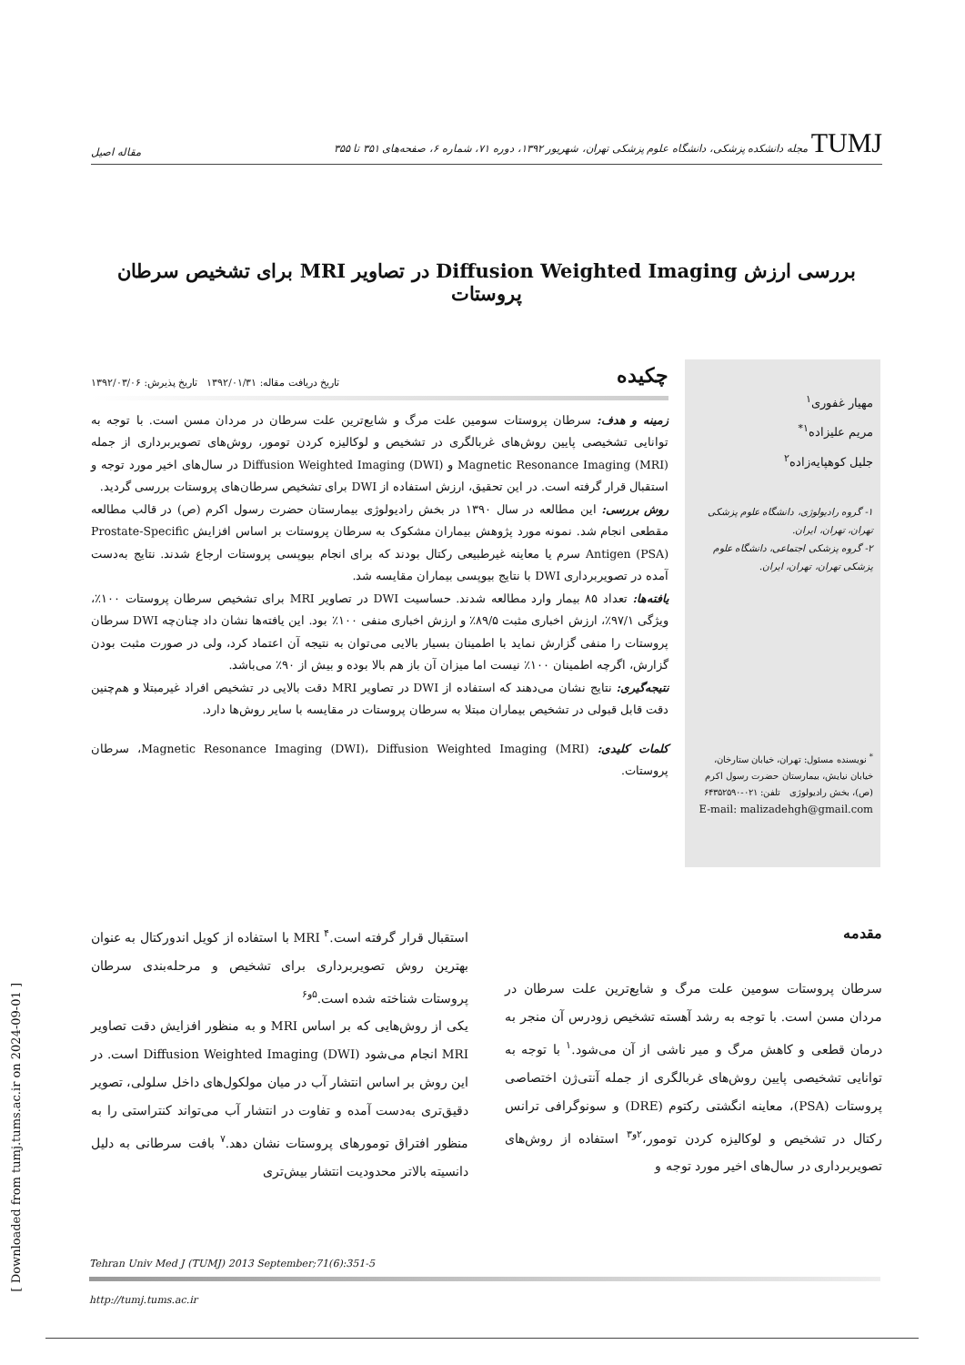TUMJ مجله دانشکده پزشکی، دانشگاه علوم پزشکی تهران، شهریور ۱۳۹۲، دوره ۷۱، شماره ۶، صفحه‌های ۳۵۱ تا ۳۵۵
مقاله اصیل
بررسی ارزش Diffusion Weighted Imaging در تصاویر MRI برای تشخیص سرطان پروستات
مهیار غفوری<sup>۱</sup>
مریم علیزاده<sup>۱*</sup>
جلیل کوهپایه‌زاده<sup>۲</sup>
۱- گروه رادیولوژی، دانشگاه علوم پزشکی تهران، تهران، ایران.
۲- گروه پزشکی اجتماعی، دانشگاه علوم پزشکی تهران، تهران، ایران.
<sup>*</sup> نویسنده مسئول: تهران، خیابان ستارخان، خیابان نیایش، بیمارستان حضرت رسول اکرم (ص)، بخش رادیولوژی تلفن: ۰۲۱-۶۴۳۵۲۵۹۰
E-mail: malizadehgh@gmail.com
چکیده
تاریخ دریافت مقاله: ۱۳۹۲/۰۱/۳۱ تاریخ پذیرش: ۱۳۹۲/۰۳/۰۶
زمینه و هدف: سرطان پروستات سومین علت مرگ و شایع‌ترین علت سرطان در مردان مسن است. با توجه به توانایی تشخیصی پایین روش‌های غربالگری در تشخیص و لوکالیزه کردن تومور، روش‌های تصویربرداری از جمله Magnetic Resonance Imaging (MRI) و Diffusion Weighted Imaging (DWI) در سال‌های اخیر مورد توجه و استقبال قرار گرفته است. در این تحقیق، ارزش استفاده از DWI برای تشخیص سرطان‌های پروستات بررسی گردید.
روش بررسی: این مطالعه در سال ۱۳۹۰ در بخش رادیولوژی بیمارستان حضرت رسول اکرم (ص) در قالب مطالعه مقطعی انجام شد. نمونه مورد پژوهش بیماران مشکوک به سرطان پروستات بر اساس افزایش Prostate-Specific Antigen (PSA) سرم یا معاینه غیرطبیعی رکتال بودند که برای انجام بیوپسی پروستات ارجاع شدند. نتایج به‌دست آمده در تصویربرداری DWI با نتایج بیوپسی بیماران مقایسه شد.
یافته‌ها: تعداد ۸۵ بیمار وارد مطالعه شدند. حساسیت DWI در تصاویر MRI برای تشخیص سرطان پروستات ۱۰۰٪، ویژگی ۹۷/۱٪، ارزش اخباری مثبت ۸۹/۵٪ و ارزش اخباری منفی ۱۰۰٪ بود. این یافته‌ها نشان داد چنان‌چه DWI سرطان پروستات را منفی گزارش نماید با اطمینان بسیار بالایی می‌توان به نتیجه آن اعتماد کرد، ولی در صورت مثبت بودن گزارش، اگرچه اطمینان ۱۰۰٪ نیست اما میزان آن باز هم بالا بوده و بیش از ۹۰٪ می‌باشد.
نتیجه‌گیری: نتایج نشان می‌دهند که استفاده از DWI در تصاویر MRI دقت بالایی در تشخیص افراد غیرمبتلا و هم‌چنین دقت قابل قبولی در تشخیص بیماران مبتلا به سرطان پروستات در مقایسه با سایر روش‌ها دارد.
کلمات کلیدی: Magnetic Resonance Imaging (DWI)، Diffusion Weighted Imaging (MRI)، سرطان پروستات.
مقدمه
سرطان پروستات سومین علت مرگ و شایع‌ترین علت سرطان در مردان مسن است. با توجه به رشد آهسته تشخیص زودرس آن منجر به درمان قطعی و کاهش مرگ و میر ناشی از آن می‌شود.<sup>۱</sup> با توجه به توانایی تشخیصی پایین روش‌های غربالگری از جمله آنتی‌ژن اختصاصی پروستات (PSA)، معاینه انگشتی رکتوم (DRE) و سونوگرافی ترانس رکتال در تشخیص و لوکالیزه کردن تومور،<sup>۲و۳</sup> استفاده از روش‌های تصویربرداری در سال‌های اخیر مورد توجه و
استقبال قرار گرفته است.<sup>۴</sup> MRI با استفاده از کویل اندورکتال به عنوان بهترین روش تصویربرداری برای تشخیص و مرحله‌بندی سرطان پروستات شناخته شده است.<sup>۵و۶</sup>
یکی از روش‌هایی که بر اساس MRI و به منظور افزایش دقت تصاویر MRI انجام می‌شود Diffusion Weighted Imaging (DWI) است. در این روش بر اساس انتشار آب در میان مولکول‌های داخل سلولی، تصویر دقیق‌تری به‌دست آمده و تفاوت در انتشار آب می‌تواند کنتراستی را به منظور افتراق تومورهای پروستات نشان دهد.<sup>۷</sup> بافت سرطانی به دلیل دانسیته بالاتر محدودیت انتشار بیش‌تری
Tehran Univ Med J (TUMJ) 2013 September;71(6):351-5
http://tumj.tums.ac.ir
[ Downloaded from tumj.tums.ac.ir on 2024-09-01 ]